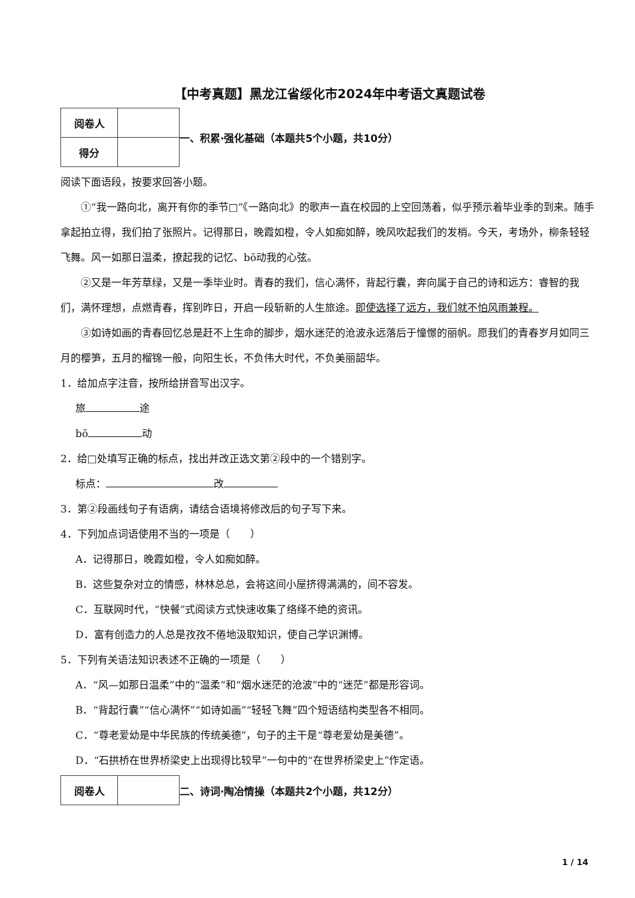【中考真题】黑龙江省绥化市2024年中考语文真题试卷
| 阅卷人 | |
| 得分 | |
一、积累·强化基础（本题共5个小题，共10分）
阅读下面语段，按要求回答小题。
①“我一路向北，离开有你的季节□”《一路向北》的歌声一直在校园的上空回荡着，似乎预示着毕业季的到来。随手拿起拍立得，我们拍了张照片。记得那日，晚霞如橙，令人如痴如醉，晚风吹起我们的发梢。今天，考场外，柳条轻轻飞舞。风一如那日温柔，撩起我的记忆、bō动我的心弦。
②又是一年芳草绿，又是一季毕业时。青春的我们，信心满怀，背起行囊，奔向属于自己的诗和远方：睿智的我们，满怀理想，点燃青春，挥别昨日，开启一段斩新的人生旅途。即使选择了远方，我们就不怕风雨兼程。
③如诗如画的青春回忆总是赶不上生命的脚步，烟水迷茫的沧波永远落后于憧憬的丽帆。愿我们的青春岁月如同三月的樱笋，五月的榴锦一般，向阳生长，不负伟大时代，不负美丽韶华。
1．给加点字注音，按所给拼音写出汉字。
旅 途
bō 动
2．给□处填写正确的标点，找出并改正选文第②段中的一个错别字。
标点： 改
3．第②段画线句子有语病，请结合语境将修改后的句子写下来。
4．下列加点词语使用不当的一项是（　　）
A．记得那日，晚霞如橙，令人如痴如醉。
B．这些复杂对立的情感，林林总总，会将这间小屋挤得满满的，间不容发。
C．互联网时代，“快餐”式阅读方式快速收集了络绎不绝的资讯。
D．富有创造力的人总是孜孜不倦地汲取知识，使自己学识渊博。
5．下列有关语法知识表述不正确的一项是（　　）
A．“风—如那日温柔”中的“温柔”和“烟水迷茫的沧波”中的“迷茫”都是形容词。
B．“背起行囊”“信心满怀”“如诗如画”“轻轻飞舞”四个短语结构类型各不相同。
C．“尊老爱幼是中华民族的传统美德”，句子的主干是“尊老爱幼是美德”。
D．“石拱桥在世界桥梁史上出现得比较早”一句中的“在世界桥梁史上”作定语。
| 阅卷人 | |
二、诗词·陶冶情操（本题共2个小题，共12分）
1 / 14